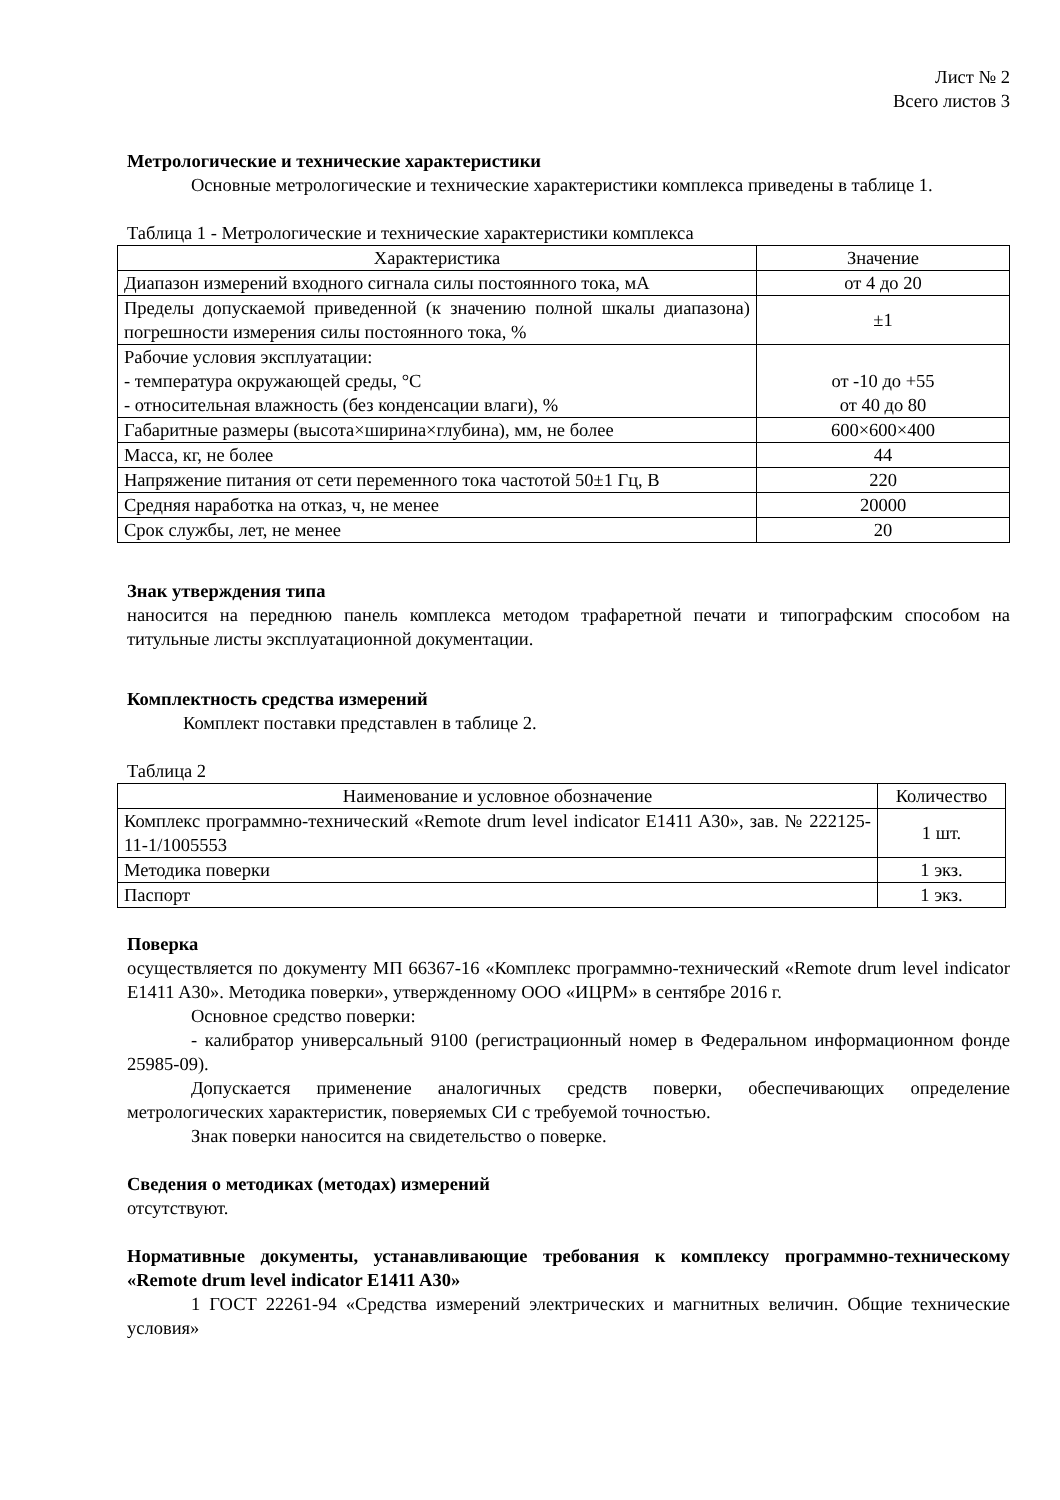Лист № 2
Всего листов 3
Метрологические и технические характеристики
Основные метрологические и технические характеристики комплекса приведены в таблице 1.
Таблица 1 - Метрологические и технические характеристики комплекса
| Характеристика | Значение |
| --- | --- |
| Диапазон измерений входного сигнала силы постоянного тока, мА | от 4 до 20 |
| Пределы допускаемой приведенной (к значению полной шкалы диапазона) погрешности измерения силы постоянного тока, % | ±1 |
| Рабочие условия эксплуатации: - температура окружающей среды, °С - относительная влажность (без конденсации влаги), % | от -10 до +55 от 40 до 80 |
| Габаритные размеры (высота×ширина×глубина), мм, не более | 600×600×400 |
| Масса, кг, не более | 44 |
| Напряжение питания от сети переменного тока частотой 50±1 Гц, В | 220 |
| Средняя наработка на отказ, ч, не менее | 20000 |
| Срок службы, лет, не менее | 20 |
Знак утверждения типа
наносится на переднюю панель комплекса методом трафаретной печати и типографским способом на титульные листы эксплуатационной документации.
Комплектность средства измерений
Комплект поставки представлен в таблице 2.
Таблица 2
| Наименование и условное обозначение | Количество |
| --- | --- |
| Комплекс программно-технический «Remote drum level indicator E1411 A30», зав. № 222125-11-1/1005553 | 1 шт. |
| Методика поверки | 1 экз. |
| Паспорт | 1 экз. |
Поверка
осуществляется по документу МП 66367-16 «Комплекс программно-технический «Remote drum level indicator E1411 A30». Методика поверки», утвержденному ООО «ИЦРМ» в сентябре 2016 г.
Основное средство поверки:
- калибратор универсальный 9100 (регистрационный номер в Федеральном информационном фонде 25985-09).
Допускается применение аналогичных средств поверки, обеспечивающих определение метрологических характеристик, поверяемых СИ с требуемой точностью.
Знак поверки наносится на свидетельство о поверке.
Сведения о методиках (методах) измерений
отсутствуют.
Нормативные документы, устанавливающие требования к комплексу программно-техническому «Remote drum level indicator E1411 A30»
1 ГОСТ 22261-94 «Средства измерений электрических и магнитных величин. Общие технические условия»